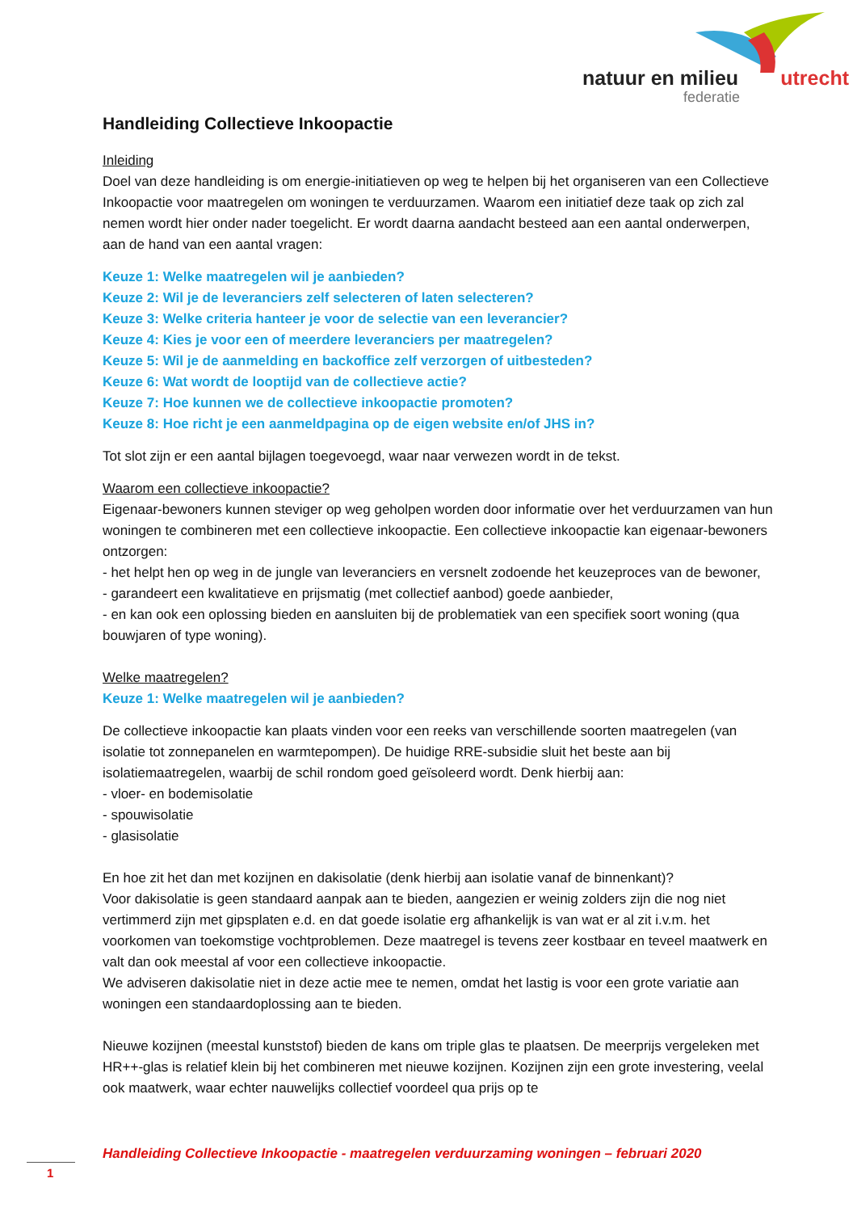natuur en milieu utrecht
federatie
Handleiding Collectieve Inkoopactie
Inleiding
Doel van deze handleiding is om energie-initiatieven op weg te helpen bij het organiseren van een Collectieve Inkoopactie voor maatregelen om woningen te verduurzamen. Waarom een initiatief deze taak op zich zal nemen wordt hier onder nader toegelicht. Er wordt daarna aandacht besteed aan een aantal onderwerpen, aan de hand van een aantal vragen:
Keuze 1: Welke maatregelen wil je aanbieden?
Keuze 2: Wil je de leveranciers zelf selecteren of laten selecteren?
Keuze 3: Welke criteria hanteer je voor de selectie van een leverancier?
Keuze 4: Kies je voor een of meerdere leveranciers per maatregelen?
Keuze 5: Wil je de aanmelding en backoffice zelf verzorgen of uitbesteden?
Keuze 6: Wat wordt de looptijd van de collectieve actie?
Keuze 7: Hoe kunnen we de collectieve inkoopactie promoten?
Keuze 8: Hoe richt je een aanmeldpagina op de eigen website en/of JHS in?
Tot slot zijn er een aantal bijlagen toegevoegd, waar naar verwezen wordt in de tekst.
Waarom een collectieve inkoopactie?
Eigenaar-bewoners kunnen steviger op weg geholpen worden door informatie over het verduurzamen van hun woningen te combineren met een collectieve inkoopactie. Een collectieve inkoopactie kan eigenaar-bewoners ontzorgen:
- het helpt hen op weg in de jungle van leveranciers en versnelt zodoende het keuzeproces van de bewoner,
- garandeert een kwalitatieve en prijsmatig (met collectief aanbod) goede aanbieder,
- en kan ook een oplossing bieden en aansluiten bij de problematiek van een specifiek soort woning (qua bouwjaren of type woning).
Welke maatregelen?
Keuze 1: Welke maatregelen wil je aanbieden?
De collectieve inkoopactie kan plaats vinden voor een reeks van verschillende soorten maatregelen (van isolatie tot zonnepanelen en warmtepompen). De huidige RRE-subsidie sluit het beste aan bij isolatiemaatregelen, waarbij de schil rondom goed geïsoleerd wordt. Denk hierbij aan:
- vloer- en bodemisolatie
- spouwisolatie
- glasisolatie
En hoe zit het dan met kozijnen en dakisolatie (denk hierbij aan isolatie vanaf de binnenkant)?
Voor dakisolatie is geen standaard aanpak aan te bieden, aangezien er weinig zolders zijn die nog niet vertimmerd zijn met gipsplaten e.d. en dat goede isolatie erg afhankelijk is van wat er al zit i.v.m. het voorkomen van toekomstige vochtproblemen. Deze maatregel is tevens zeer kostbaar en teveel maatwerk en valt dan ook meestal af voor een collectieve inkoopactie.
We adviseren dakisolatie niet in deze actie mee te nemen, omdat het lastig is voor een grote variatie aan woningen een standaardoplossing aan te bieden.
Nieuwe kozijnen (meestal kunststof) bieden de kans om triple glas te plaatsen. De meerprijs vergeleken met HR++-glas is relatief klein bij het combineren met nieuwe kozijnen. Kozijnen zijn een grote investering, veelal ook maatwerk, waar echter nauwelijks collectief voordeel qua prijs op te
Handleiding Collectieve Inkoopactie - maatregelen verduurzaming woningen – februari 2020
1